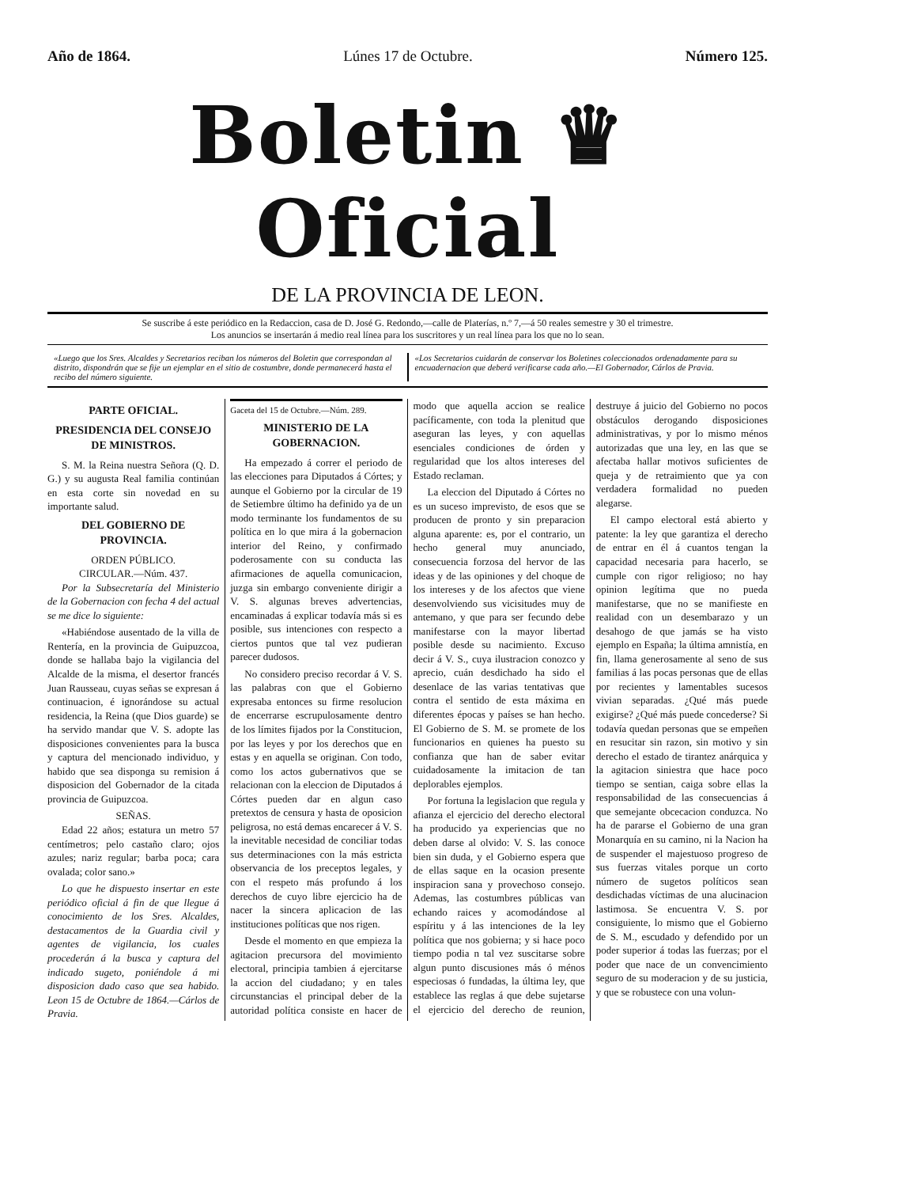Año de 1864. Lúnes 17 de Octubre. Número 125.
Boletin ♛ Oficial
DE LA PROVINCIA DE LEON.
Se suscribe á este periódico en la Redaccion, casa de D. José G. Redondo,—calle de Platerías, n.º 7,—á 50 reales semestre y 30 el trimestre.
Los anuncios se insertarán á medio real línea para los suscritores y un real línea para los que no lo sean.
«Luego que los Sres. Alcaldes y Secretarios reciban los números del Boletin que correspondan al distrito, dispondrán que se fije un ejemplar en el sitio de costumbre, donde permanecerá hasta el recibo del número siguiente.
«Los Secretarios cuidarán de conservar los Boletines coleccionados ordenadamente para su encuadernacion que deberá verificarse cada año.—El Gobernador, Cárlos de Pravia.
PARTE OFICIAL.
PRESIDENCIA DEL CONSEJO DE MINISTROS.
S. M. la Reina nuestra Señora (Q. D. G.) y su augusta Real familia continúan en esta corte sin novedad en su importante salud.
DEL GOBIERNO DE PROVINCIA.
ORDEN PÚBLICO.
CIRCULAR.—Núm. 437.
Por la Subsecretaría del Ministerio de la Gobernacion con fecha 4 del actual se me dice lo siguiente:
«Habiéndose ausentado de la villa de Rentería, en la provincia de Guipuzcoa, donde se hallaba bajo la vigilancia del Alcalde de la misma, el desertor francés Juan Rausseau, cuyas señas se expresan á continuacion, é ignorándose su actual residencia, la Reina (que Dios guarde) se ha servido mandar que V. S. adopte las disposiciones convenientes para la busca y captura del mencionado individuo, y habido que sea disponga su remision á disposicion del Gobernador de la citada provincia de Guipuzcoa.
SEÑAS.
Edad 22 años; estatura un metro 57 centímetros; pelo castaño claro; ojos azules; nariz regular; barba poca; cara ovalada; color sano.»
Lo que he dispuesto insertar en este periódico oficial á fin de que llegue á conocimiento de los Sres. Alcaldes, destacamentos de la Guardia civil y agentes de vigilancia, los cuales procederán á la busca y captura del indicado sugeto, poniéndole á mi disposicion dado caso que sea habido. Leon 15 de Octubre de 1864.—Cárlos de Pravia.
Gaceta del 15 de Octubre.—Núm. 289.
MINISTERIO DE LA GOBERNACION.
Ha empezado á correr el periodo de las elecciones para Diputados á Córtes; y aunque el Gobierno por la circular de 19 de Setiembre último ha definido ya de un modo terminante los fundamentos de su política en lo que mira á la gobernacion interior del Reino, y confirmado poderosamente con su conducta las afirmaciones de aquella comunicacion, juzga sin embargo conveniente dirigir a V. S. algunas breves advertencias, encaminadas á explicar todavía más si es posible, sus intenciones con respecto a ciertos puntos que tal vez pudieran parecer dudosos.
No considero preciso recordar á V. S. las palabras con que el Gobierno expresaba entonces su firme resolucion de encerrarse escrupulosamente dentro de los límites fijados por la Constitucion, por las leyes y por los derechos que en estas y en aquella se originan. Con todo, como los actos gubernativos que se relacionan con la eleccion de Diputados á Córtes pueden dar en algun caso pretextos de censura y hasta de oposicion peligrosa, no está demas encarecer á V. S. la inevitable necesidad de conciliar todas sus determinaciones con la más estricta observancia de los preceptos legales, y con el respeto más profundo á los derechos de cuyo libre ejercicio ha de nacer la sincera aplicacion de las instituciones políticas que nos rigen.
Desde el momento en que empieza la agitacion precursora del movimiento electoral, principia tambien á ejercitarse la accion del ciudadano; y en tales circunstancias el principal deber de la autoridad política consiste en hacer de modo que aquella accion se realice pacíficamente, con toda la plenitud que aseguran las leyes, y con aquellas esenciales condiciones de órden y regularidad que los altos intereses del Estado reclaman.
La eleccion del Diputado á Córtes no es un suceso imprevisto, de esos que se producen de pronto y sin preparacion alguna aparente: es, por el contrario, un hecho general muy anunciado, consecuencia forzosa del hervor de las ideas y de las opiniones y del choque de los intereses y de los afectos que viene desenvolviendo sus vicisitudes muy de antemano, y que para ser fecundo debe manifestarse con la mayor libertad posible desde su nacimiento. Excuso decir á V. S., cuya ilustracion conozco y aprecio, cuán desdichado ha sido el desenlace de las varias tentativas que contra el sentido de esta máxima en diferentes épocas y países se han hecho. El Gobierno de S. M. se promete de los funcionarios en quienes ha puesto su confianza que han de saber evitar cuidadosamente la imitacion de tan deplorables ejemplos.
Por fortuna la legislacion que regula y afianza el ejercicio del derecho electoral ha producido ya experiencias que no deben darse al olvido: V. S. las conoce bien sin duda, y el Gobierno espera que de ellas saque en la ocasion presente inspiracion sana y provechoso consejo. Ademas, las costumbres públicas van echando raices y acomodándose al espíritu y á las intenciones de la ley política que nos gobierna; y si hace poco tiempo podia n tal vez suscitarse sobre algun punto discusiones más ó ménos especiosas ó fundadas, la última ley, que establece las reglas á que debe sujetarse el ejercicio del derecho de reunion, destruye á juicio del Gobierno no pocos obstáculos derogando disposiciones administrativas, y por lo mismo ménos autorizadas que una ley, en las que se afectaba hallar motivos suficientes de queja y de retraimiento que ya con verdadera formalidad no pueden alegarse.
El campo electoral está abierto y patente: la ley que garantiza el derecho de entrar en él á cuantos tengan la capacidad necesaria para hacerlo, se cumple con rigor religioso; no hay opinion legítima que no pueda manifestarse, que no se manifieste en realidad con un desembarazo y un desahogo de que jamás se ha visto ejemplo en España; la última amnistía, en fin, llama generosamente al seno de sus familias á las pocas personas que de ellas por recientes y lamentables sucesos vivian separadas. ¿Qué más puede exigirse? ¿Qué más puede concederse? Si todavía quedan personas que se empeñen en resucitar sin razon, sin motivo y sin derecho el estado de tirantez anárquica y la agitacion siniestra que hace poco tiempo se sentian, caiga sobre ellas la responsabilidad de las consecuencias á que semejante obcecacion conduzca. No ha de pararse el Gobierno de una gran Monarquía en su camino, ni la Nacion ha de suspender el majestuoso progreso de sus fuerzas vitales porque un corto número de sugetos políticos sean desdichadas víctimas de una alucinacion lastimosa. Se encuentra V. S. por consiguiente, lo mismo que el Gobierno de S. M., escudado y defendido por un poder superior á todas las fuerzas; por el poder que nace de un convencimiento seguro de su moderacion y de su justicia, y que se robustece con una volun-